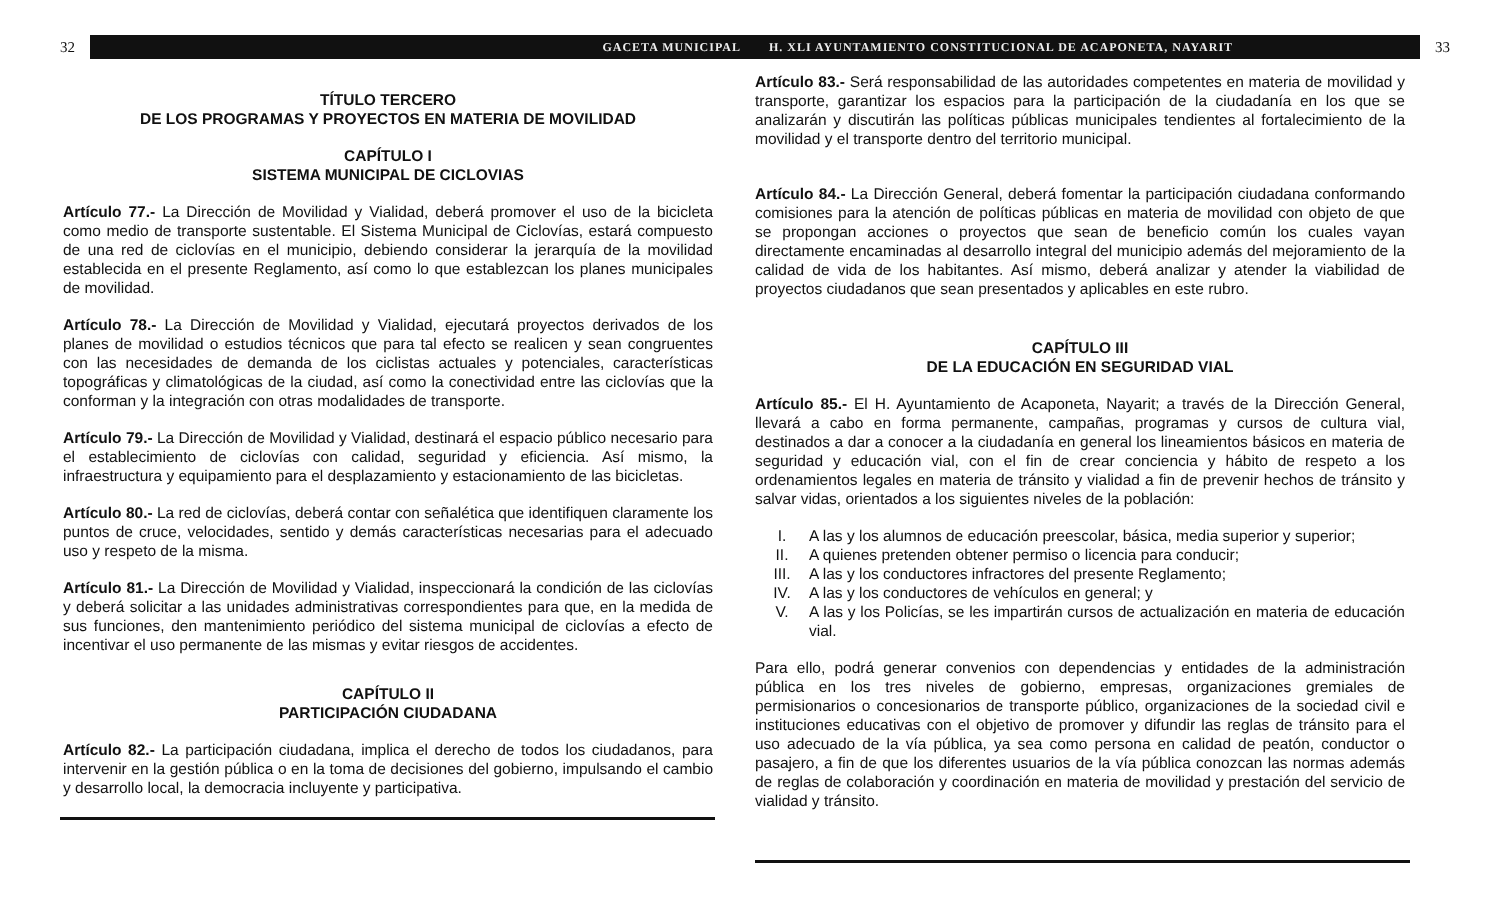32
GACETA MUNICIPAL
TÍTULO TERCERO
DE LOS PROGRAMAS Y PROYECTOS EN MATERIA DE MOVILIDAD
CAPÍTULO I
SISTEMA MUNICIPAL DE CICLOVIAS
Artículo 77.- La Dirección de Movilidad y Vialidad, deberá promover el uso de la bicicleta como medio de transporte sustentable. El Sistema Municipal de Ciclovías, estará compuesto de una red de ciclovías en el municipio, debiendo considerar la jerarquía de la movilidad establecida en el presente Reglamento, así como lo que establezcan los planes municipales de movilidad.
Artículo 78.- La Dirección de Movilidad y Vialidad, ejecutará proyectos derivados de los planes de movilidad o estudios técnicos que para tal efecto se realicen y sean congruentes con las necesidades de demanda de los ciclistas actuales y potenciales, características topográficas y climatológicas de la ciudad, así como la conectividad entre las ciclovías que la conforman y la integración con otras modalidades de transporte.
Artículo 79.- La Dirección de Movilidad y Vialidad, destinará el espacio público necesario para el establecimiento de ciclovías con calidad, seguridad y eficiencia. Así mismo, la infraestructura y equipamiento para el desplazamiento y estacionamiento de las bicicletas.
Artículo 80.- La red de ciclovías, deberá contar con señalética que identifiquen claramente los puntos de cruce, velocidades, sentido y demás características necesarias para el adecuado uso y respeto de la misma.
Artículo 81.- La Dirección de Movilidad y Vialidad, inspeccionará la condición de las ciclovías y deberá solicitar a las unidades administrativas correspondientes para que, en la medida de sus funciones, den mantenimiento periódico del sistema municipal de ciclovías a efecto de incentivar el uso permanente de las mismas y evitar riesgos de accidentes.
CAPÍTULO II
PARTICIPACIÓN CIUDADANA
Artículo 82.- La participación ciudadana, implica el derecho de todos los ciudadanos, para intervenir en la gestión pública o en la toma de decisiones del gobierno, impulsando el cambio y desarrollo local, la democracia incluyente y participativa.
H. XLI AYUNTAMIENTO CONSTITUCIONAL DE ACAPONETA, NAYARIT
33
Artículo 83.- Será responsabilidad de las autoridades competentes en materia de movilidad y transporte, garantizar los espacios para la participación de la ciudadanía en los que se analizarán y discutirán las políticas públicas municipales tendientes al fortalecimiento de la movilidad y el transporte dentro del territorio municipal.
Artículo 84.- La Dirección General, deberá fomentar la participación ciudadana conformando comisiones para la atención de políticas públicas en materia de movilidad con objeto de que se propongan acciones o proyectos que sean de beneficio común los cuales vayan directamente encaminadas al desarrollo integral del municipio además del mejoramiento de la calidad de vida de los habitantes. Así mismo, deberá analizar y atender la viabilidad de proyectos ciudadanos que sean presentados y aplicables en este rubro.
CAPÍTULO III
DE LA EDUCACIÓN EN SEGURIDAD VIAL
Artículo 85.- El H. Ayuntamiento de Acaponeta, Nayarit; a través de la Dirección General, llevará a cabo en forma permanente, campañas, programas y cursos de cultura vial, destinados a dar a conocer a la ciudadanía en general los lineamientos básicos en materia de seguridad y educación vial, con el fin de crear conciencia y hábito de respeto a los ordenamientos legales en materia de tránsito y vialidad a fin de prevenir hechos de tránsito y salvar vidas, orientados a los siguientes niveles de la población:
I. A las y los alumnos de educación preescolar, básica, media superior y superior;
II. A quienes pretenden obtener permiso o licencia para conducir;
III. A las y los conductores infractores del presente Reglamento;
IV. A las y los conductores de vehículos en general; y
V. A las y los Policías, se les impartirán cursos de actualización en materia de educación vial.
Para ello, podrá generar convenios con dependencias y entidades de la administración pública en los tres niveles de gobierno, empresas, organizaciones gremiales de permisionarios o concesionarios de transporte público, organizaciones de la sociedad civil e instituciones educativas con el objetivo de promover y difundir las reglas de tránsito para el uso adecuado de la vía pública, ya sea como persona en calidad de peatón, conductor o pasajero, a fin de que los diferentes usuarios de la vía pública conozcan las normas además de reglas de colaboración y coordinación en materia de movilidad y prestación del servicio de vialidad y tránsito.